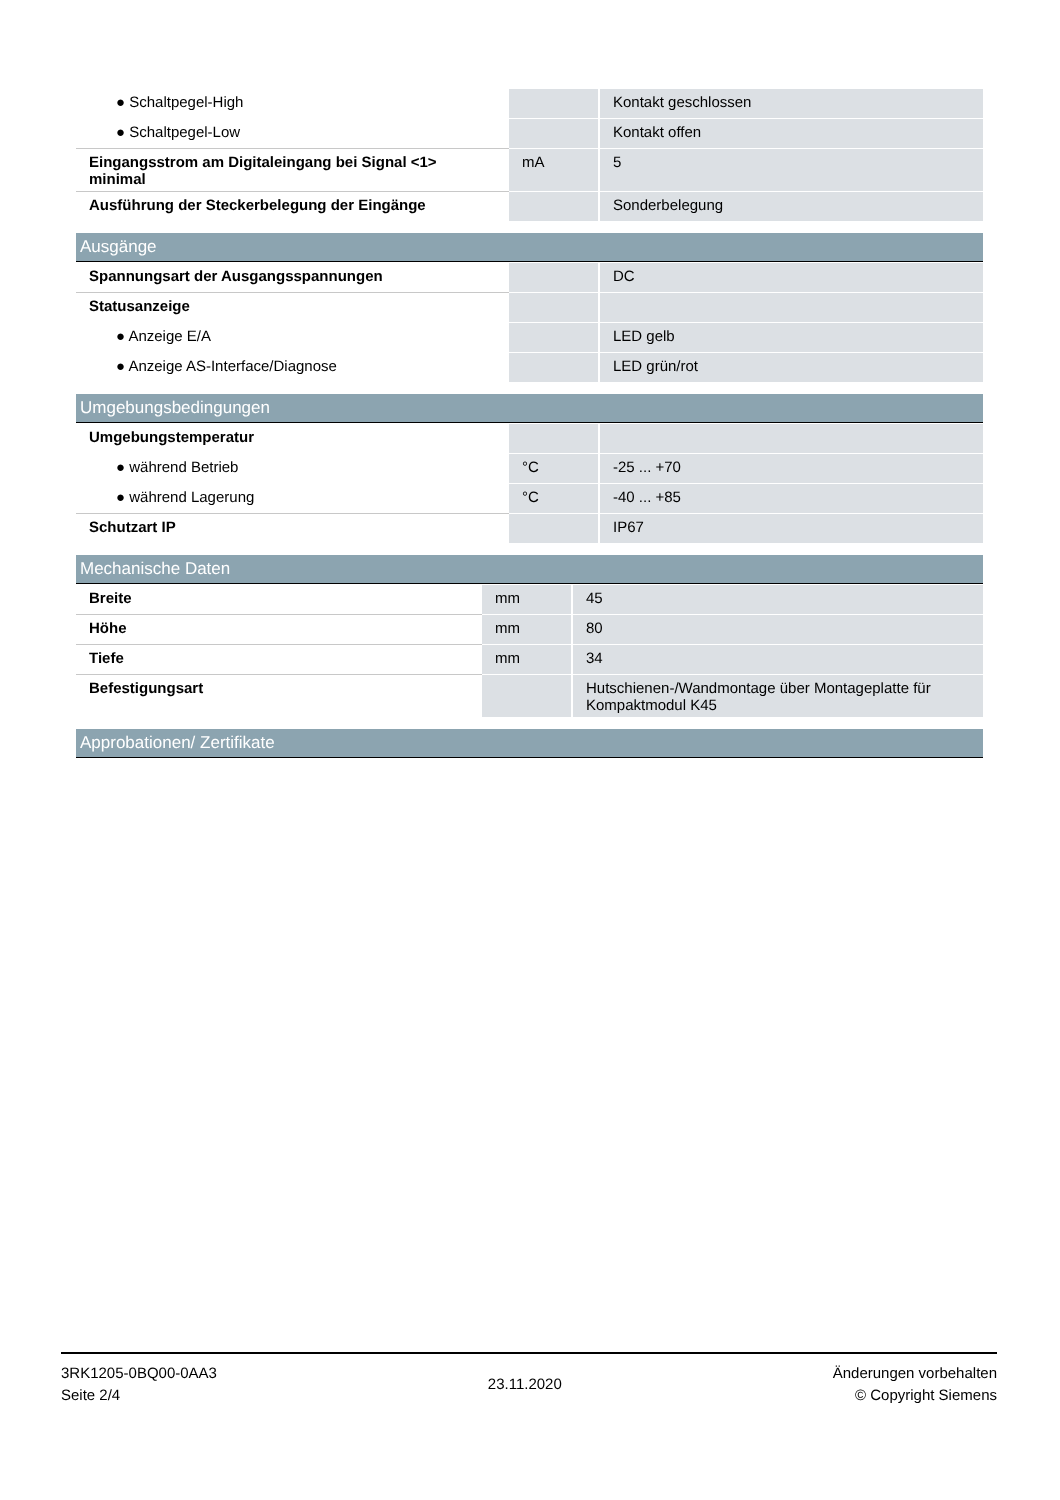| ● Schaltpegel-High | | Kontakt geschlossen |
| ● Schaltpegel-Low | | Kontakt offen |
| Eingangsstrom am Digitaleingang bei Signal <1> minimal | mA | 5 |
| Ausführung der Steckerbelegung der Eingänge | | Sonderbelegung |
Ausgänge
| Spannungsart der Ausgangsspannungen | | DC |
| Statusanzeige | | |
| ● Anzeige E/A | | LED gelb |
| ● Anzeige AS-Interface/Diagnose | | LED grün/rot |
Umgebungsbedingungen
| Umgebungstemperatur | | |
| ● während Betrieb | °C | -25 ... +70 |
| ● während Lagerung | °C | -40 ... +85 |
| Schutzart IP | | IP67 |
Mechanische Daten
| Breite | mm | 45 |
| Höhe | mm | 80 |
| Tiefe | mm | 34 |
| Befestigungsart | | Hutschienen-/Wandmontage über Montageplatte für Kompaktmodul K45 |
Approbationen/ Zertifikate
3RK1205-0BQ00-0AA3
Seite 2/4
23.11.2020
Änderungen vorbehalten
© Copyright Siemens